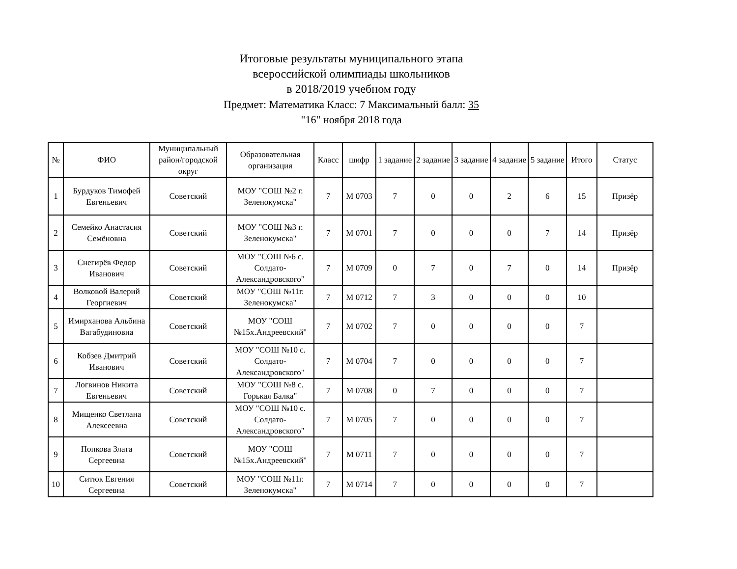Итоговые результаты муниципального этапа
всероссийской олимпиады школьников
в 2018/2019 учебном году
Предмет: Математика Класс: 7 Максимальный балл: 35
"16" ноября 2018 года
| № | ФИО | Муниципальный район/городской округ | Образовательная организация | Класс | шифр | 1 задание | 2 задание | 3 задание | 4 задание | 5 задание | Итого | Статус |
| --- | --- | --- | --- | --- | --- | --- | --- | --- | --- | --- | --- | --- |
| 1 | Бурдуков Тимофей Евгеньевич | Советский | МОУ "СОШ №2 г. Зеленокумска" | 7 | М 0703 | 7 | 0 | 0 | 2 | 6 | 15 | Призёр |
| 2 | Семейко Анастасия Семёновна | Советский | МОУ "СОШ №3 г. Зеленокумска" | 7 | М 0701 | 7 | 0 | 0 | 0 | 7 | 14 | Призёр |
| 3 | Снегирёв Федор Иванович | Советский | МОУ "СОШ №6 с. Солдато-Александровского" | 7 | М 0709 | 0 | 7 | 0 | 7 | 0 | 14 | Призёр |
| 4 | Волковой Валерий Георгиевич | Советский | МОУ "СОШ №11г. Зеленокумска" | 7 | М 0712 | 7 | 3 | 0 | 0 | 0 | 10 | |
| 5 | Имирханова Альбина Вагабудиновна | Советский | МОУ "СОШ №15х.Андреевский" | 7 | М 0702 | 7 | 0 | 0 | 0 | 0 | 7 | |
| 6 | Кобзев Дмитрий Иванович | Советский | МОУ "СОШ №10 с. Солдато-Александровского" | 7 | М 0704 | 7 | 0 | 0 | 0 | 0 | 7 | |
| 7 | Логвинов Никита Евгеньевич | Советский | МОУ "СОШ №8 с. Горькая Балка" | 7 | М 0708 | 0 | 7 | 0 | 0 | 0 | 7 | |
| 8 | Мищенко Светлана Алексеевна | Советский | МОУ "СОШ №10 с. Солдато-Александровского" | 7 | М 0705 | 7 | 0 | 0 | 0 | 0 | 7 | |
| 9 | Попкова Злата Сергеевна | Советский | МОУ "СОШ №15х.Андреевский" | 7 | М 0711 | 7 | 0 | 0 | 0 | 0 | 7 | |
| 10 | Ситюк Евгения Сергеевна | Советский | МОУ "СОШ №11г. Зеленокумска" | 7 | М 0714 | 7 | 0 | 0 | 0 | 0 | 7 | |